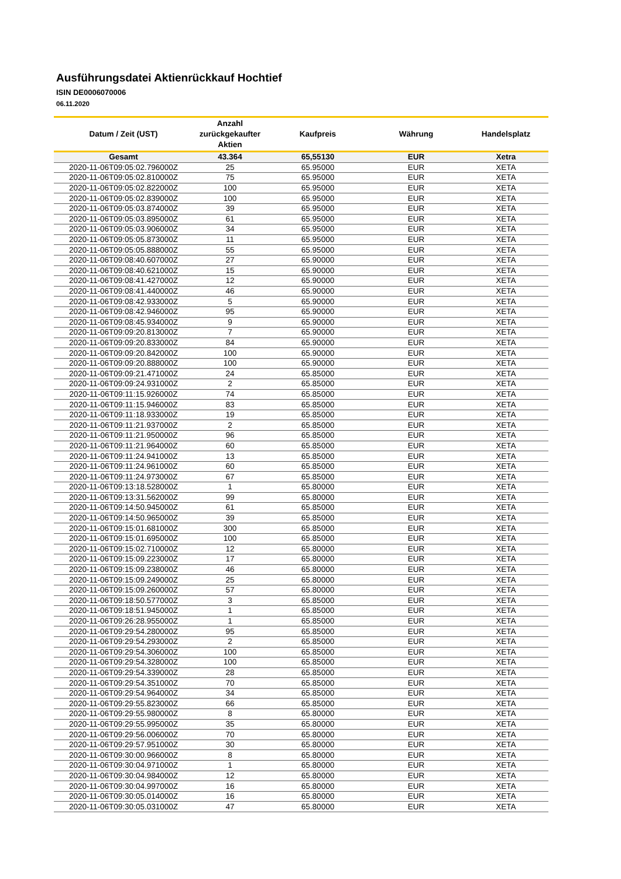Ausführungsdatei Aktienrückkauf Hochtief
ISIN DE0006070006
06.11.2020
| Datum / Zeit (UST) | Anzahl zurückgekaufter Aktien | Kaufpreis | Währung | Handelsplatz |
| --- | --- | --- | --- | --- |
| Gesamt | 43.364 | 65,55130 | EUR | Xetra |
| 2020-11-06T09:05:02.796000Z | 25 | 65.95000 | EUR | XETA |
| 2020-11-06T09:05:02.810000Z | 75 | 65.95000 | EUR | XETA |
| 2020-11-06T09:05:02.822000Z | 100 | 65.95000 | EUR | XETA |
| 2020-11-06T09:05:02.839000Z | 100 | 65.95000 | EUR | XETA |
| 2020-11-06T09:05:03.874000Z | 39 | 65.95000 | EUR | XETA |
| 2020-11-06T09:05:03.895000Z | 61 | 65.95000 | EUR | XETA |
| 2020-11-06T09:05:03.906000Z | 34 | 65.95000 | EUR | XETA |
| 2020-11-06T09:05:05.873000Z | 11 | 65.95000 | EUR | XETA |
| 2020-11-06T09:05:05.888000Z | 55 | 65.95000 | EUR | XETA |
| 2020-11-06T09:08:40.607000Z | 27 | 65.90000 | EUR | XETA |
| 2020-11-06T09:08:40.621000Z | 15 | 65.90000 | EUR | XETA |
| 2020-11-06T09:08:41.427000Z | 12 | 65.90000 | EUR | XETA |
| 2020-11-06T09:08:41.440000Z | 46 | 65.90000 | EUR | XETA |
| 2020-11-06T09:08:42.933000Z | 5 | 65.90000 | EUR | XETA |
| 2020-11-06T09:08:42.946000Z | 95 | 65.90000 | EUR | XETA |
| 2020-11-06T09:08:45.934000Z | 9 | 65.90000 | EUR | XETA |
| 2020-11-06T09:09:20.813000Z | 7 | 65.90000 | EUR | XETA |
| 2020-11-06T09:09:20.833000Z | 84 | 65.90000 | EUR | XETA |
| 2020-11-06T09:09:20.842000Z | 100 | 65.90000 | EUR | XETA |
| 2020-11-06T09:09:20.888000Z | 100 | 65.90000 | EUR | XETA |
| 2020-11-06T09:09:21.471000Z | 24 | 65.85000 | EUR | XETA |
| 2020-11-06T09:09:24.931000Z | 2 | 65.85000 | EUR | XETA |
| 2020-11-06T09:11:15.926000Z | 74 | 65.85000 | EUR | XETA |
| 2020-11-06T09:11:15.946000Z | 83 | 65.85000 | EUR | XETA |
| 2020-11-06T09:11:18.933000Z | 19 | 65.85000 | EUR | XETA |
| 2020-11-06T09:11:21.937000Z | 2 | 65.85000 | EUR | XETA |
| 2020-11-06T09:11:21.950000Z | 96 | 65.85000 | EUR | XETA |
| 2020-11-06T09:11:21.964000Z | 60 | 65.85000 | EUR | XETA |
| 2020-11-06T09:11:24.941000Z | 13 | 65.85000 | EUR | XETA |
| 2020-11-06T09:11:24.961000Z | 60 | 65.85000 | EUR | XETA |
| 2020-11-06T09:11:24.973000Z | 67 | 65.85000 | EUR | XETA |
| 2020-11-06T09:13:18.528000Z | 1 | 65.80000 | EUR | XETA |
| 2020-11-06T09:13:31.562000Z | 99 | 65.80000 | EUR | XETA |
| 2020-11-06T09:14:50.945000Z | 61 | 65.85000 | EUR | XETA |
| 2020-11-06T09:14:50.965000Z | 39 | 65.85000 | EUR | XETA |
| 2020-11-06T09:15:01.681000Z | 300 | 65.85000 | EUR | XETA |
| 2020-11-06T09:15:01.695000Z | 100 | 65.85000 | EUR | XETA |
| 2020-11-06T09:15:02.710000Z | 12 | 65.80000 | EUR | XETA |
| 2020-11-06T09:15:09.223000Z | 17 | 65.80000 | EUR | XETA |
| 2020-11-06T09:15:09.238000Z | 46 | 65.80000 | EUR | XETA |
| 2020-11-06T09:15:09.249000Z | 25 | 65.80000 | EUR | XETA |
| 2020-11-06T09:15:09.260000Z | 57 | 65.80000 | EUR | XETA |
| 2020-11-06T09:18:50.577000Z | 3 | 65.85000 | EUR | XETA |
| 2020-11-06T09:18:51.945000Z | 1 | 65.85000 | EUR | XETA |
| 2020-11-06T09:26:28.955000Z | 1 | 65.85000 | EUR | XETA |
| 2020-11-06T09:29:54.280000Z | 95 | 65.85000 | EUR | XETA |
| 2020-11-06T09:29:54.293000Z | 2 | 65.85000 | EUR | XETA |
| 2020-11-06T09:29:54.306000Z | 100 | 65.85000 | EUR | XETA |
| 2020-11-06T09:29:54.328000Z | 100 | 65.85000 | EUR | XETA |
| 2020-11-06T09:29:54.339000Z | 28 | 65.85000 | EUR | XETA |
| 2020-11-06T09:29:54.351000Z | 70 | 65.85000 | EUR | XETA |
| 2020-11-06T09:29:54.964000Z | 34 | 65.85000 | EUR | XETA |
| 2020-11-06T09:29:55.823000Z | 66 | 65.85000 | EUR | XETA |
| 2020-11-06T09:29:55.980000Z | 8 | 65.80000 | EUR | XETA |
| 2020-11-06T09:29:55.995000Z | 35 | 65.80000 | EUR | XETA |
| 2020-11-06T09:29:56.006000Z | 70 | 65.80000 | EUR | XETA |
| 2020-11-06T09:29:57.951000Z | 30 | 65.80000 | EUR | XETA |
| 2020-11-06T09:30:00.966000Z | 8 | 65.80000 | EUR | XETA |
| 2020-11-06T09:30:04.971000Z | 1 | 65.80000 | EUR | XETA |
| 2020-11-06T09:30:04.984000Z | 12 | 65.80000 | EUR | XETA |
| 2020-11-06T09:30:04.997000Z | 16 | 65.80000 | EUR | XETA |
| 2020-11-06T09:30:05.014000Z | 16 | 65.80000 | EUR | XETA |
| 2020-11-06T09:30:05.031000Z | 47 | 65.80000 | EUR | XETA |